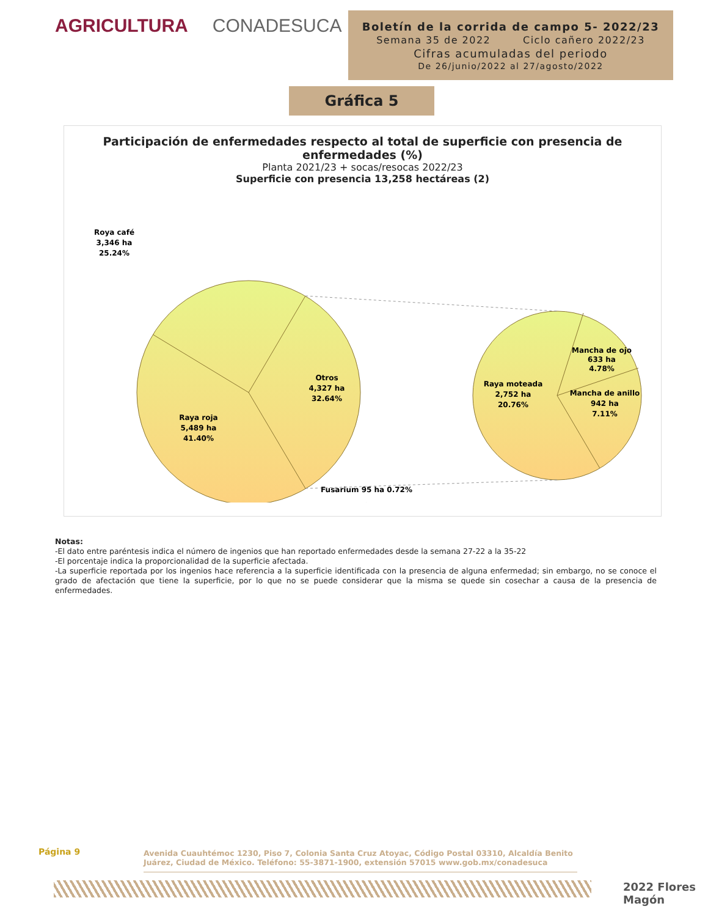AGRICULTURA CONADESUCA
Boletín de la corrida de campo 5- 2022/23
Semana 35 de 2022 Ciclo cañero 2022/23
Cifras acumuladas del periodo
De 26/junio/2022 al 27/agosto/2022
Gráfica 5
Participación de enfermedades respecto al total de superficie con presencia de enfermedades (%)
Planta 2021/23 + socas/resocas 2022/23
Superficie con presencia 13,258 hectáreas (2)
Roya café
3,346 ha
25.24%
Otros
4,327 ha
32.64%
Raya roja
5,489 ha
41.40%
.
Raya moteada
2,752 ha
20.76%
Mancha de ojo
633 ha
4.78%
Mancha de anillo
942 ha
7.11%
Fusarium 95 ha 0.72%
Notas:
-El dato entre paréntesis indica el número de ingenios que han reportado enfermedades desde la semana 27-22 a la 35-22
-El porcentaje indica la proporcionalidad de la superficie afectada.
-La superficie reportada por los ingenios hace referencia a la superficie identificada con la presencia de alguna enfermedad; sin embargo, no se conoce el grado de afectación que tiene la superficie, por lo que no se puede considerar que la misma se quede sin cosechar a causa de la presencia de enfermedades.
Página 9
Avenida Cuauhtémoc 1230, Piso 7, Colonia Santa Cruz Atoyac, Código Postal 03310, Alcaldía Benito Juárez, Ciudad de México. Teléfono: 55-3871-1900, extensión 57015 www.gob.mx/conadesuca
2022 Flores Magón